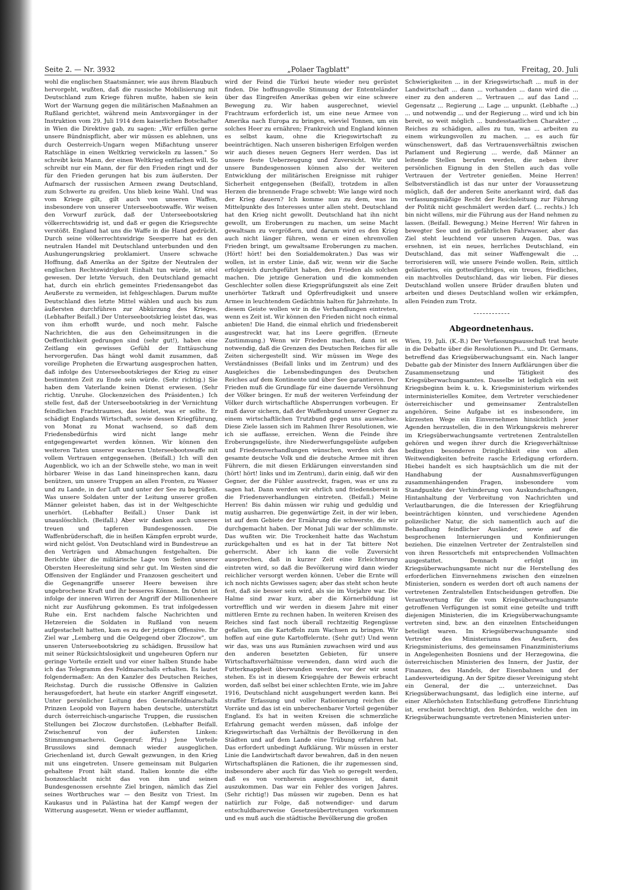Seite 2. — Nr. 3932 „Polaer Tagblatt" Freitag, 20. Juli
wohl die englischen Staatsmänner, wie aus ihrem Blaubuch hervorgeht, wußten, daß die russische Mobilisierung mit Deutschland zum Kriege führen mußte, haben sie kein Wort der Warnung gegen die militärischen Maßnahmen an Rußland gerichtet, während mein Amtsvorgänger in der Instruktion vom 29. Juli 1914 dem kaiserlichen Botschafter in Wien die Direktive gab, zu sagen: „Wir erfüllen gerne unsere Bündnispflicht, aber wir müssen es ablehnen, uns durch Oesterreich-Ungarn wegen Mißachtung unserer Ratschläge in einen Weltkrieg verwickeln zu lassen." So schreibt kein Mann, der einen Weltkrieg entfachen will. So schreibt nur ein Mann, der für den Frieden ringt und der für den Frieden gerungen hat bis zum äußersten. Der Aufmarsch der russischen Armeen zwang Deutschland, zum Schwerte zu greifen. Uns blieb keine Wahl. Und was vom Kriege gilt, gilt auch von unseren Waffen, insbesondere von unserer Unterseebootswaffe. Wir weisen den Vorwurf zurück, daß der Unterseebootskrieg völkerrechtswidrig ist, und daß er gegen die Kriegsrechte verstößt. England hat uns die Waffe in die Hand gedrückt. Durch seine völkerrechtswidrige Seesperre hat es den neutralen Handel mit Deutschland unterbunden und den Aushungerungskrieg proklamiert. Unsere schwache Hoffnung, daß Amerika an der Spitze der Neutralen der englischen Rechtswidrigkeit Einhalt tun würde, ist eitel gewesen. Der letzte Versuch, den Deutschland gemacht hat, durch ein ehrlich gemeintes Friedensangebot das Aeußerste zu vermeiden, ist fehlgeschlagen. Darum mußte Deutschland dies letzte Mittel wählen und auch bis zum äußersten durchführen zur Abkürzung des Krieges. (Lebhafter Beifall.) Der Unterseebootskrieg leistet das, was von ihm erhofft wurde, und noch mehr. Falsche Nachrichten, die aus den Geheimsitzungen in die Oeffentlichkeit gedrungen sind (sehr gut!), haben eine Zeitlang ein gewisses Gefühl der Enttäuschung hervorgerufen. Das hängt wohl damit zusammen, daß voreilige Propheten die Erwartung ausgesprochen hatten, daß infolge des Unterseebootskrieges der Krieg zu einer bestimmten Zeit zu Ende sein würde. (Sehr richtig.) Sie haben dem Vaterlande keinen Dienst erwiesen. (Sehr richtig. Unruhe. Glockenzeichen des Präsidenten.) Ich stelle fest, daß der Unterseebootskrieg in der Vernichtung feindlichen Frachtraumes, das leistet, was er sollte. Er schädigt Englands Wirtschaft, sowie dessen Kriegführung, von Monat zu Monat wachsend, so daß dem Friedensbedürfnis wird nicht lange mehr entgegengewartet werden können. Wir können den weiteren Taten unserer wackeren Unterseebootswaffe mit vollem Vertrauen entgegensehen. (Beifall.) Ich will den Augenblick, wo ich an der Schwelle stehe, wo man in weit hörbarer Weise in das Land hineinsprechen kann, dazu benützen, um unsere Truppen an allen Fronten, zu Wasser und zu Lande, in der Luft und unter der See zu begrüßen. Was unsere Soldaten unter der Leitung unserer großen Männer geleistet haben, das ist in der Weltgeschichte unerhört. (Lebhafter Beifall.) Unser Dank ist unauslöschlich. (Beifall.) Aber wir danken auch unseren treuen und tapferen Bundesgenossen. Die Waffenbrüderschaft, die in heißen Kämpfen erprobt wurde, wird nicht gelöst. Von Deutschland wird in Bundestreue an den Verträgen und Abmachungen festgehalten. Die Berichte über die militärische Lage von Seiten unserer Obersten Heeresleitung sind sehr gut. Im Westen sind die Offensiven der Engländer und Franzosen gescheitert und die Gegenangriffe unserer Heere beweisen ihre ungebrochene Kraft und ihr besseres Können. Im Osten ist infolge der inneren Wirren der Angriff der Millionenheere nicht zur Ausführung gekommen. Es trat infolgedessen Ruhe ein. Erst nachdem falsche Nachrichten und Hetzereien die Soldaten in Rußland von neuem aufgestachelt hatten, kam es zu der jetzigen Offensive. Ihr Ziel war „Lemberg und die Oelgegend ober Zloczow", um unseren Unterseebootskrieg zu schädigen. Brussilow hat mit seiner Rücksichtslosigkeit und ungeheuren Opfern nur geringe Vorteile erzielt und vor einer halben Stunde habe ich das Telegramm des Feldmarschalls erhalten. Es lautet folgendermaßen: An den Kanzler des Deutschen Reiches, Reichstag. Durch die russische Offensive in Galizien herausgefordert, hat heute ein starker Angriff eingesetzt. Unter persönlicher Leitung des Generalfeldmarschalls Prinzen Leopold von Bayern haben deutsche, unterstützt durch österreichisch-ungarische Truppen, die russischen Stellungen bei Zloczow durchstoßen. (Lebhafter Beifall. Zwischenruf von der äußersten Linken: Stimmungsmacherei. Gegenruf: Pfui.) Jene Vorteile Brussilows sind demnach wieder ausgeglichen. Griechenland ist, durch Gewalt gezwungen, in den Krieg mit uns eingetreten. Unsere gemeinsam mit Bulgarien gehaltene Front hält stand. Italien konnte die elfte Isonzoschlacht nicht das von ihm und seinen Bundesgenossen ersehnte Ziel bringen, nämlich das Ziel seines Wortbruches war — den Besitz von Triest. Im Kaukasus und in Palästina hat der Kampf wegen der Witterung ausgesetzt. Wenn er wieder aufflammt,
wird der Feind die Türkei heute wieder neu gerüstet finden. Die hoffnungsvolle Stimmung der Ententeländer über das Eingreifen Amerikas geben wir eine schwere Bewegung zu. Wir haben ausgerechnet, wieviel Frachtraum erforderlich ist, um eine neue Armee von Amerika nach Europa zu bringen, wieviel Tonnen, um ein solches Heer zu ernähren; Frankreich und England können es selbst kaum, ohne die Kriegswirtschaft zu beeinträchtigen. Nach unseren bisherigen Erfolgen werden wir auch dieses neuen Gegners Herr werden. Das ist unsere feste Ueberzeugung und Zuversicht. Wir und unsere Bundesgenossen können also der weiteren Entwicklung der militärischen Ereignisse mit ruhiger Sicherheit entgegensehen (Beifall), trotzdem in allen Herzen die brennende Frage schwebt: Wie lange wird noch der Krieg dauern? Ich komme nun zu dem, was im Mittelpunkte des Interesses unter allen steht. Deutschland hat den Krieg nicht gewollt. Deutschland hat ihn nicht gewollt, um Eroberungen zu machen, um seine Macht gewaltsam zu vergrößern, und darum wird es den Krieg auch nicht länger führen, wenn er einen ehrenvollen Frieden bringt, um gewaltsame Eroberungen zu machen. (Hört! hört! bei den Sozialdemokraten.) Das was wir wollen, ist in erster Linie, daß wir, wenn wir die Sache erfolgreich durchgeführt haben, den Frieden als solchen machen. Die jetzige Generation und die kommenden Geschlechter sollen diese Kriegsprüfungszeit als eine Zeit unerhörter Tatkraft und Opferfreudigkeit und unsere Armee in leuchtendem Gedächtnis halten für Jahrzehnte. In diesem Geiste wollen wir in die Verhandlungen eintreten, wenn es Zeit ist. Wir können den Frieden nicht noch einmal anbieten! Die Hand, die einmal ehrlich und friedensbereit ausgestreckt war, hat ins Leere gegriffen. (Erneute Zustimmung.) Wenn wir Frieden machen, dann ist es notwendig, daß die Grenzen des Deutschen Reiches für alle Zeiten sichergestellt sind. Wir müssen im Wege des Verständnisses (Beifall links und im Zentrum) und des Ausgleiches die Lebensbedingungen des Deutschen Reiches auf dem Kontinente und über See garantieren. Der Frieden muß die Grundlage für eine dauernde Versöhnung der Völker bringen. Er muß der weiteren Verfeindung der Völker durch wirtschaftliche Absperrungen vorbeugen. Er muß davor sichern, daß der Waffenbund unserer Gegner zu einem wirtschaftlichen Trutzbund gegen uns auswachse. Diese Ziele lassen sich im Rahmen Ihrer Resolutionen, wie ich sie auffasse, erreichen. Wenn die Feinde ihre Eroberungsgelüste, ihre Niederwerfungsgelüste aufgeben und Friedensverhandlungen wünschen, werden sich das gesamte deutsche Volk und die deutsche Armee mit ihren Führern, die mit diesen Erklärungen einverstanden sind (hört! hört! links und im Zentrum), darin einig, daß wir den Gegner, der die Fühler ausstreckt, fragen, was er uns zu sagen hat. Dann werden wir ehrlich und friedensbereit in die Friedensverhandlungen eintreten. (Beifall.) Meine Herren! Bis dahin müssen wir ruhig und geduldig und mutig ausharren. Die gegenwärtige Zeit, in der wir leben, ist auf dem Gebiete der Ernährung die schwerste, die wir durchgemacht haben. Der Monat Juli war der schlimmste. Das wußten wir. Die Trockenheit hatte das Wachstum zurückgehalten und es hat in der Tat bittere Not geherrscht. Aber ich kann die volle Zuversicht aussprechen, daß in kurzer Zeit eine Erleichterung eintreten wird, so daß die Bevölkerung wird dann wieder reichlicher versorgt werden können. Ueber die Ernte will ich noch nichts Gewisses sagen; aber das steht schon heute fest, daß sie besser sein wird, als sie im Vorjahre war. Die Halme sind zwar kurz, aber die Körnerbildung ist vortrefflich und wir werden in diesem Jahre mit einer mittleren Ernte zu rechnen haben. In weiteren Kreisen des Reiches sind fast noch überall rechtzeitig Regengüsse gefallen, um die Kartoffeln zum Wachsen zu bringen. Wir hoffen auf eine gute Kartoffelernte. (Sehr gut!) Und wenn wir das, was uns aus Rumänien zuwachsen wird und aus den anderen besetzten Gebieten, für unsere Wirtschaftsverhältnisse verwenden, dann wird auch die Futterknappheit überwunden werden, vor der wir sonst stehen. Es ist in diesem Kriegsjahre der Beweis erbracht worden, daß selbst bei einer schlechten Ernte, wie im Jahre 1916, Deutschland nicht ausgehungert werden kann. Bei straffer Erfassung und voller Rationierung reichen die Vorräte und das ist ein unberechenbarer Vorteil gegenüber England. Es hat in weiten Kreisen die schmerzliche Erfahrung gemacht werden müssen, daß infolge der Kriegswirtschaft das Verhältnis der Bevölkerung in den Städten und auf dem Lande eine Trübung erfahren hat. Das erfordert unbedingt Aufklärung. Wir müssen in erster Linie die Landwirtschaft davor bewahren, daß in den neuen Wirtschaftsplänen die Rationen, die ihr zugemessen sind, insbesondere aber auch für das Vieh so geregelt werden, daß es von vornherein ausgeschlossen ist, damit auszukommen. Das war ein Fehler des vorigen Jahres. (Sehr richtig!) Das müssen wir zugeben. Denn es hat natürlich zur Folge, daß notwendiger- und darum entschuldbarerweise Gesetzesübertretungen vorkommen und es muß auch die städtische Bevölkerung die großen
Schwierigkeiten ... in der Kriegswirtschaft ... muß in der Landwirtschaft ... dann ... vorhanden ... dann wird die ... einer zu den anderen ... Vertrauen ... auf das Land ... Gegensatz ... Regierung ... Lage ... unpunkt. (Lebhafte ...) ... und notwendig ... und der Regierung ... wird und ich bin bereit, so weit möglich ... bundesstaatlichen Charakter ... Reiches zu schädigen, alles zu tun, was ... arbeiten zu einem wirkungsvollen zu machen. ... es auch für wünschenswert, daß das Vertrauensverhältnis zwischen Parlament und Regierung ... werde, daß Männer an leitende Stellen berufen werden, die neben ihrer persönlichen Eignung in den Stellen auch das volle Vertrauen der Vertreter genießen. Meine Herren! Selbstverständlich ist das nur unter der Voraussetzung möglich, daß der anderen Seite anerkannt wird, daß das verfassungsmäßige Recht der Reichsleitung zur Führung der Politik nicht geschmälert werden darf. (... rechts.) Ich bin nicht willens, mir die Führung aus der Hand nehmen zu lassen. (Beifall. Bewegung.) Meine Herren! Wir fahren in bewegter See und im gefährlichen Fahrwasser, aber das Ziel steht leuchtend vor unseren Augen. Das, was ersehnen, ist ein neues, herrliches Deutschland, ein Deutschland, das mit seiner Waffengewalt die ... terrorisieren will, wie unsere Feinde wollen. Rein, sittlich geläutertes, ein gottesfürchtiges, ein treues, friedliches, ein machtvolles Deutschland, das wir lieben. Für dieses Deutschland wollen unsere Brüder draußen bluten und arbeiten und dieses Deutschland wollen wir erkämpfen, allen Feinden zum Trotz.
Abgeordnetenhaus.
Wien, 19. Juli. (K.-B.) Der Verfassungsausschuß trat heute in die Debatte über die Resolutionen Pi... und Dr. Germans, betreffend das Kriegsüberwachungsamt ein. Nach langer Debatte gab der Minister des Innern Aufklärungen über die Zusammensetzung und Tätigkeit des Kriegsüberwachungsamtes. Dasselbe ist lediglich ein seit Kriegsbeginn beim k. u. k. Kriegsministerium wirkendes interministerielles Komitee, dem Vertreter verschiedener österreichischer und gemeinsamer Zentralstellen angehören. Seine Aufgabe ist es insbesondere, im kürzesten Wege ein Einvernehmen hinsichtlich jener Agenden herzustellen, die in den Wirkungskreis mehrerer im Kriegsüberwachungsamte vertretenen Zentralstellen gehören und wegen ihrer durch die Kriegsverhältnisse bedingten besonderen Dringlichkeit eine von allen Weitwendigkeiten befreite rasche Erledigung erfordern. Hiebei handelt es sich hauptsächlich um die mit der Handhabung der Ausnahmsverfügungen zusammenhängenden Fragen, insbesondere vom Standpunkte der Verhinderung von Auskundschaftungen, Hintanhaltung der Verbreitung von Nachrichten und Verlautbarungen, die die Interessen der Kriegführung beeinträchtigen könnten, und verschiedene Agenden polizeilicher Natur, die sich namentlich auch auf die Behandlung feindlicher Ausländer, sowie auf die besprochenen Internierungen und Konfinierungen beziehen. Die einzelnen Vertreter der Zentralstellen sind von ihren Ressortchefs mit entsprechenden Vollmachten ausgestattet. Demnach erfolgt im Kriegsüberwachungsamte nicht nur die Herstellung des erforderlichen Einvernehmens zwischen den einzelnen Ministerien, sondern es werden dort oft auch namens der vertretenen Zentralstellen Entscheidungen getroffen. Die Verantwortung für die vom Kriegsüberwachungsamte getroffenen Verfügungen ist somit eine geteilte und trifft diejenigen Ministerien, die im Kriegsüberwachungsamte vertreten sind, bzw. an den einzelnen Entscheidungen beteiligt waren. Im Kriegsüberwachungsamte sind Vertreter des Ministeriums des Aeußern, des Kriegsministeriums, des gemeinsamen Finanzministeriums in Angelegenheiten Bosniens und der Herzegowina, die österreichischen Ministerien des Innern, der Justiz, der Finanzen, des Handels, der Eisenbahnen und der Landesverteidigung. An der Spitze dieser Vereinigung steht ein General, der die ... unterzeichnet. Das Kriegsüberwachungsamt, das lediglich eine interne, auf einer Allerhöchsten Entschließung getroffene Einrichtung ist, erscheint berechtigt, den Behörden, welche den im Kriegsüberwachungsamte vertretenen Ministerien unter-